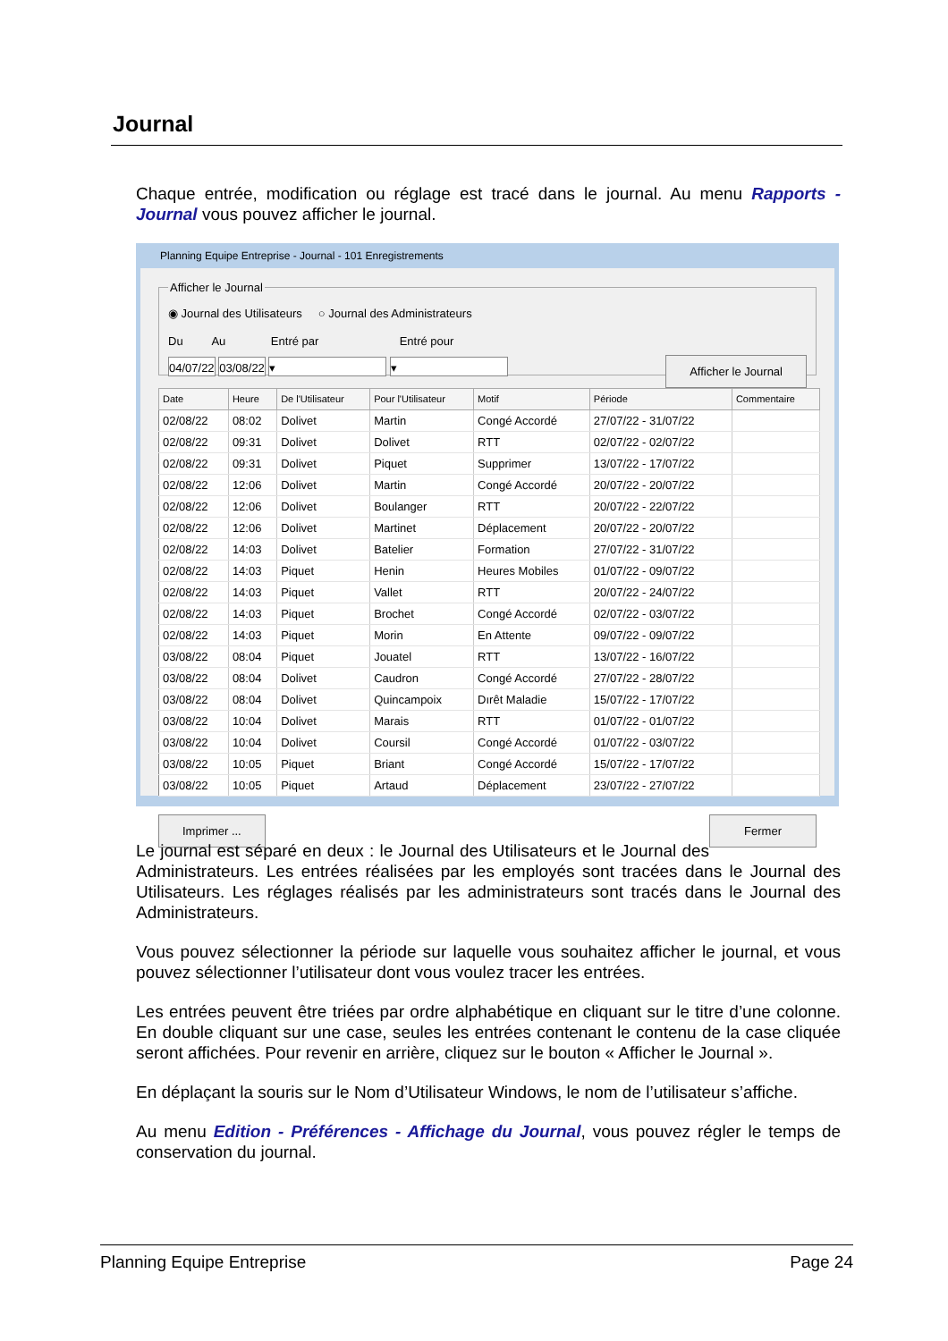Journal
Chaque entrée, modification ou réglage est tracé dans le journal. Au menu Rapports - Journal vous pouvez afficher le journal.
Planning Equipe Entreprise - Journal - 101 Enregistrements
Afficher le Journal
◉ Journal des Utilisateurs ○ Journal des Administrateurs
Du Au Entré par Entré pour
04/07/22 03/08/22 ▾ ▾ Afficher le Journal
| Date | Heure | De l'Utilisateur | Pour l'Utilisateur | Motif | Période | Commentaire |
| --- | --- | --- | --- | --- | --- | --- |
| 02/08/22 | 08:02 | Dolivet | Martin | Congé Accordé | 27/07/22 - 31/07/22 | |
| 02/08/22 | 09:31 | Dolivet | Dolivet | RTT | 02/07/22 - 02/07/22 | |
| 02/08/22 | 09:31 | Dolivet | Piquet | Supprimer | 13/07/22 - 17/07/22 | |
| 02/08/22 | 12:06 | Dolivet | Martin | Congé Accordé | 20/07/22 - 20/07/22 | |
| 02/08/22 | 12:06 | Dolivet | Boulanger | RTT | 20/07/22 - 22/07/22 | |
| 02/08/22 | 12:06 | Dolivet | Martinet | Déplacement | 20/07/22 - 20/07/22 | |
| 02/08/22 | 14:03 | Dolivet | Batelier | Formation | 27/07/22 - 31/07/22 | |
| 02/08/22 | 14:03 | Piquet | Henin | Heures Mobiles | 01/07/22 - 09/07/22 | |
| 02/08/22 | 14:03 | Piquet | Vallet | RTT | 20/07/22 - 24/07/22 | |
| 02/08/22 | 14:03 | Piquet | Brochet | Congé Accordé | 02/07/22 - 03/07/22 | |
| 02/08/22 | 14:03 | Piquet | Morin | En Attente | 09/07/22 - 09/07/22 | |
| 03/08/22 | 08:04 | Piquet | Jouatel | RTT | 13/07/22 - 16/07/22 | |
| 03/08/22 | 08:04 | Dolivet | Caudron | Congé Accordé | 27/07/22 - 28/07/22 | |
| 03/08/22 | 08:04 | Dolivet | Quincampoix | Dırêt Maladie | 15/07/22 - 17/07/22 | |
| 03/08/22 | 10:04 | Dolivet | Marais | RTT | 01/07/22 - 01/07/22 | |
| 03/08/22 | 10:04 | Dolivet | Coursil | Congé Accordé | 01/07/22 - 03/07/22 | |
| 03/08/22 | 10:05 | Piquet | Briant | Congé Accordé | 15/07/22 - 17/07/22 | |
| 03/08/22 | 10:05 | Piquet | Artaud | Déplacement | 23/07/22 - 27/07/22 | |
Imprimer ... Fermer
Le journal est séparé en deux : le Journal des Utilisateurs et le Journal des Administrateurs. Les entrées réalisées par les employés sont tracées dans le Journal des Utilisateurs. Les réglages réalisés par les administrateurs sont tracés dans le Journal des Administrateurs.
Vous pouvez sélectionner la période sur laquelle vous souhaitez afficher le journal, et vous pouvez sélectionner l’utilisateur dont vous voulez tracer les entrées.
Les entrées peuvent être triées par ordre alphabétique en cliquant sur le titre d’une colonne. En double cliquant sur une case, seules les entrées contenant le contenu de la case cliquée seront affichées. Pour revenir en arrière, cliquez sur le bouton « Afficher le Journal ».
En déplaçant la souris sur le Nom d’Utilisateur Windows, le nom de l’utilisateur s’affiche.
Au menu Edition - Préférences - Affichage du Journal, vous pouvez régler le temps de conservation du journal.
Planning Equipe Entreprise Page 24